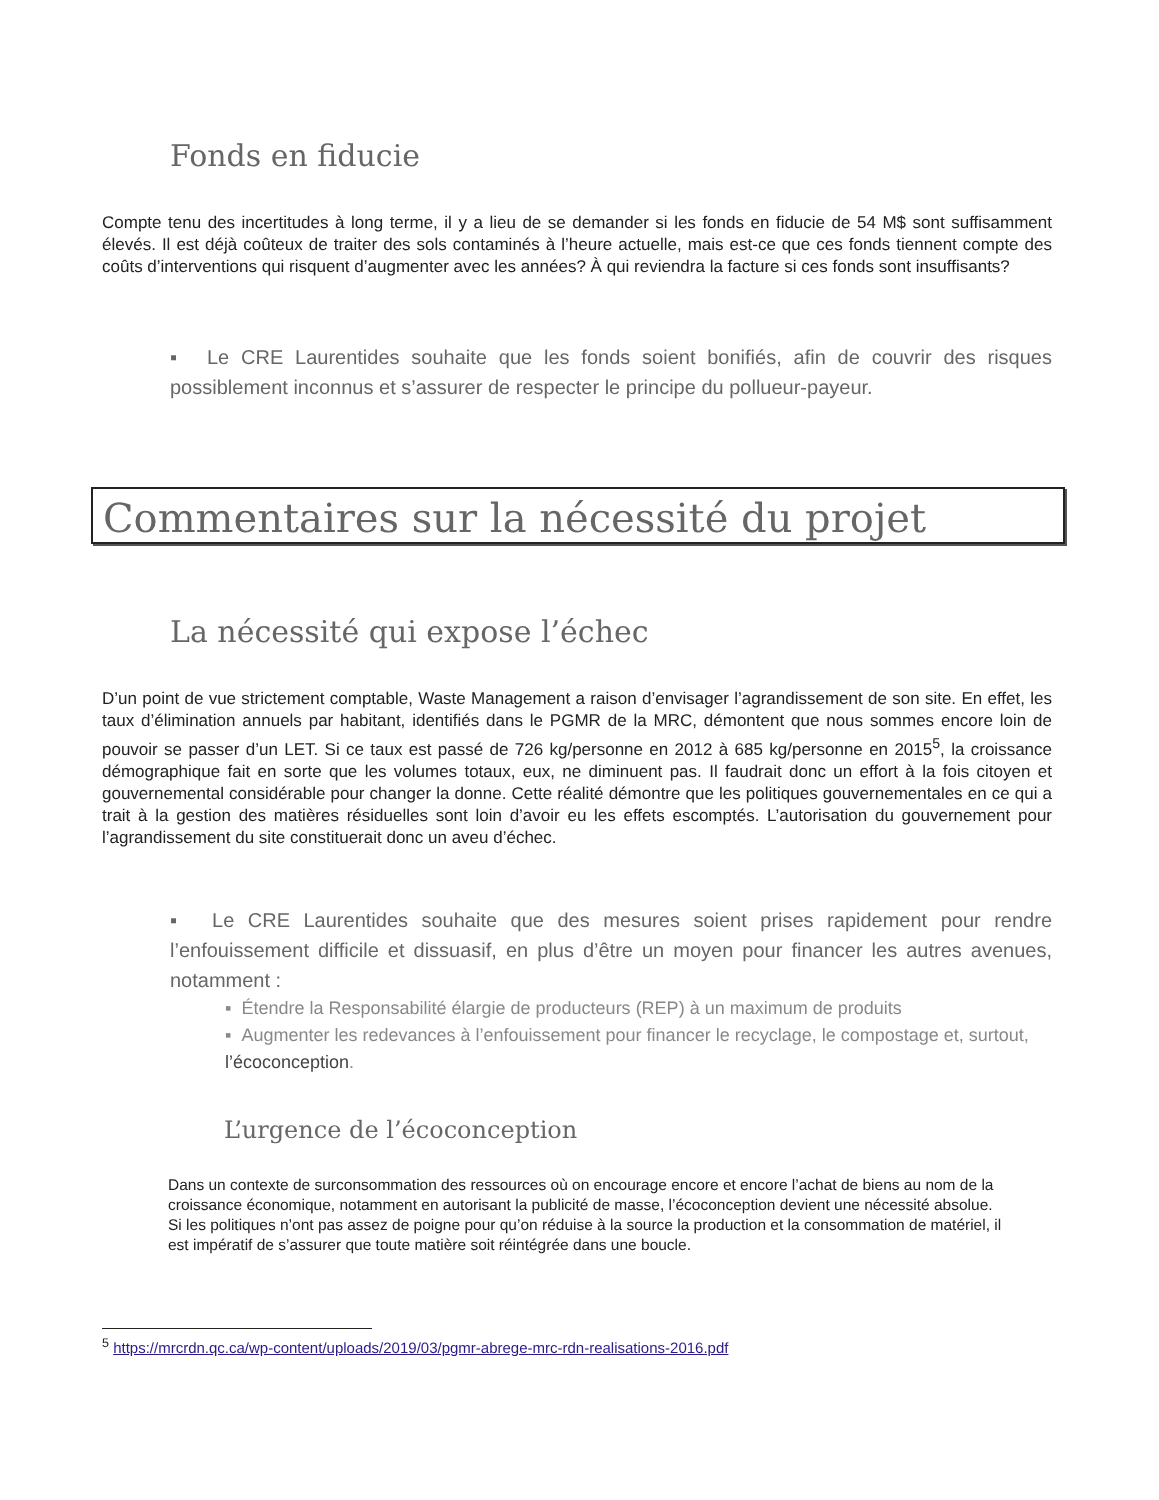Fonds en fiducie
Compte tenu des incertitudes à long terme, il y a lieu de se demander si les fonds en fiducie de 54 M$ sont suffisamment élevés. Il est déjà coûteux de traiter des sols contaminés à l’heure actuelle, mais est-ce que ces fonds tiennent compte des coûts d’interventions qui risquent d’augmenter avec les années? À qui reviendra la facture si ces fonds sont insuffisants?
▪ Le CRE Laurentides souhaite que les fonds soient bonifiés, afin de couvrir des risques possiblement inconnus et s’assurer de respecter le principe du pollueur-payeur.
Commentaires sur la nécessité du projet
La nécessité qui expose l’échec
D’un point de vue strictement comptable, Waste Management a raison d’envisager l’agrandissement de son site. En effet, les taux d’élimination annuels par habitant, identifiés dans le PGMR de la MRC, démontent que nous sommes encore loin de pouvoir se passer d’un LET. Si ce taux est passé de 726 kg/personne en 2012 à 685 kg/personne en 2015<sup>5</sup>, la croissance démographique fait en sorte que les volumes totaux, eux, ne diminuent pas. Il faudrait donc un effort à la fois citoyen et gouvernemental considérable pour changer la donne. Cette réalité démontre que les politiques gouvernementales en ce qui a trait à la gestion des matières résiduelles sont loin d’avoir eu les effets escomptés. L’autorisation du gouvernement pour l’agrandissement du site constituerait donc un aveu d’échec.
▪ Le CRE Laurentides souhaite que des mesures soient prises rapidement pour rendre l’enfouissement difficile et dissuasif, en plus d’être un moyen pour financer les autres avenues, notamment :
▪ Étendre la Responsabilité élargie de producteurs (REP) à un maximum de produits
▪ Augmenter les redevances à l’enfouissement pour financer le recyclage, le compostage et, surtout, l’écoconception.
L’urgence de l’écoconception
Dans un contexte de surconsommation des ressources où on encourage encore et encore l’achat de biens au nom de la croissance économique, notamment en autorisant la publicité de masse, l’écoconception devient une nécessité absolue. Si les politiques n’ont pas assez de poigne pour qu’on réduise à la source la production et la consommation de matériel, il est impératif de s’assurer que toute matière soit réintégrée dans une boucle.
<sup>5</sup> https://mrcrdn.qc.ca/wp-content/uploads/2019/03/pgmr-abrege-mrc-rdn-realisations-2016.pdf